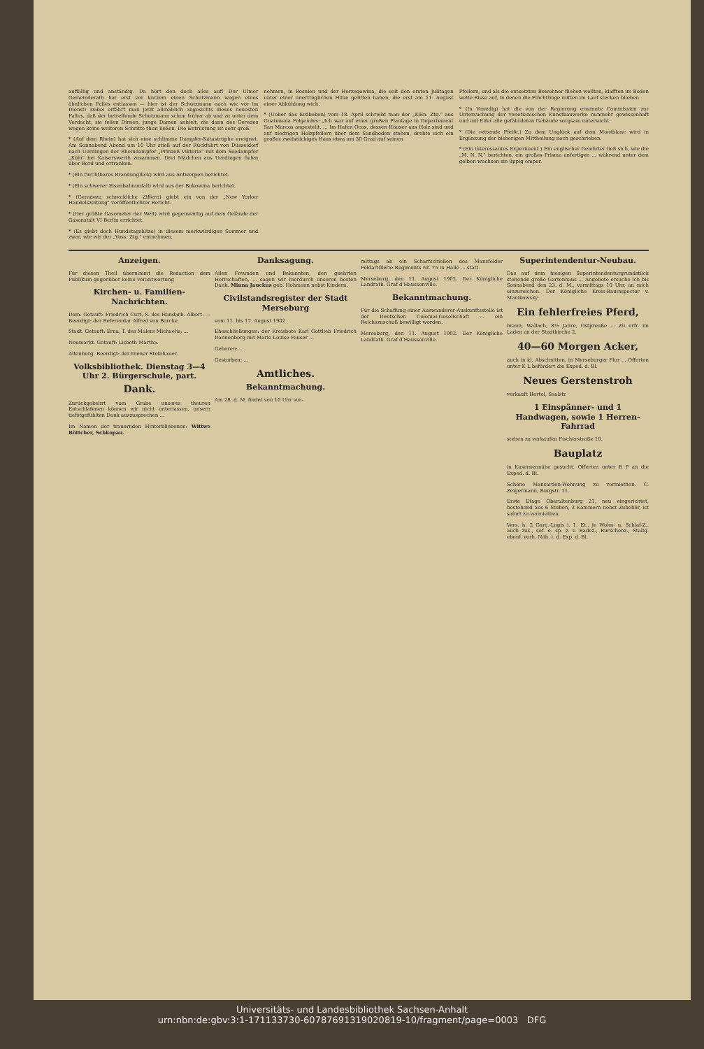auffällig und anständig. Da hört den doch alles auf! Der Ulmer Gemeinderath hat erst vor kurzem einen Schutzmann wegen eines ähnlichen Falles entlassen — hier ist der Schutzmann nach wie vor im Dienst! Dabei erfährt man jetzt allmählich angesichts dieses neuesten Falles, daß der betreffende Schutzmann schon früher ab und zu unter dem Verdacht, sie feilen Dirnen, junge Damen anhielt, die dann des Geredes wegen keine weiteren Schritte thun ließen. Die Entrüstung ist sehr groß.
* (Auf dem Rhein) hat sich eine schlimme Dampfer-Katastrophe ereignet. Am Sonnabend Abend um 10 Uhr stieß auf der Rückfahrt von Düsseldorf nach Uerdingen der Rheindampfer „Prinzeß Viktoria" mit dem Seedampfer „Köln" bei Kaiserswerth zusammen. Drei Mädchen aus Uerdingen fielen über Bord und ertranken.
* (Ein furchtbares Brandunglück) wird aus Antwerpen berichtet.
* (Ein schwerer Eisenbahnunfall) wird aus der Bukowina berichtet.
* (Geradezu schreckliche Ziffern) giebt ein von der „New Yorker Handelszeitung" veröffentlichter Bericht.
* (Der größte Gasometer der Welt) wird gegenwärtig auf dem Gelände der Gasanstalt VI Berlin errichtet.
* (Es giebt doch Hundstagshitze) in diesem merkwürdigen Sommer und zwar, wie wir der „Voss. Ztg." entnehmen,
nehmen, in Bosnien und der Herzegowina, die seit den ersten Julitagen unter einer unerträglichen Hitze gelitten haben, die erst am 11. August einer Abkühlung wich.
* (Ueber das Erdbeben) vom 18. April schreibt man der „Köln. Ztg." aus Guatemala Folgendes: „Ich war auf einer großen Plantage in Departement San Marcos angestellt. ... Im Hafen Ocos, dessen Häuser aus Holz sind und auf niedrigen Holzpfeilern über dem Sandboden stehen, drehte sich ein großes zweistöckiges Haus etwa um 30 Grad auf seinen
Pfeilern, und als die entsetzten Bewohner fliehen wollten, klafften im Boden weite Risse auf, in denen die Flüchtlinge mitten im Lauf stecken blieben.
* (In Venedig) hat die von der Regierung ernannte Commission zur Untersuchung der venetianischen Kunstbauwerke nunmehr gewissenhaft und mit Eifer alle gefährdeten Gebäude sorgsam untersucht.
* (Die rettende Pfeife.) Zu dem Unglück auf dem Montblanc wird in Ergänzung der bisherigen Mittheilung noch geschrieben.
* (Ein interessantes Experiment.) Ein englischer Gelehrter ließ sich, wie die „M. N. N." berichten, ein großes Prisma anfertigen ... während unter dem gelben wuchsen sie üppig empor.
Anzeigen.
Für diesen Theil übernimmt die Redaction dem Publikum gegenüber keine Verantwortung
Kirchen- u. Familien-Nachrichten.
Dom. Getauft: Friedrich Curt, S. des Handarb. Albert. — Beerdigt: der Referendar Alfred von Borcke.
Stadt. Getauft: Erna, T. des Malers Michaelis; ...
Neumarkt. Getauft: Lisbeth Martha.
Altenburg. Beerdigt: der Diener Steinhauer.
Volksbibliothek. Dienstag 3—4 Uhr 2. Bürgerschule, part.
Dank.
Zurückgekehrt vom Grabe unseres theuren Entschlafenen können wir nicht unterlassen, unsern tiefstgefühlten Dank auszusprechen ...
Im Namen der trauernden Hinterbliebenen: Wittwe Böttcher, Schkopau.
Danksagung.
Allen Freunden und Bekannten, den geehrten Herrschaften, ... sagen wir hierdurch unseren besten Dank. Minna Jauckus geb. Hohmann nebst Kindern.
Civilstandsregister der Stadt Merseburg
vom 11. bis 17. August 1902.
Eheschließungen: der Kreisbote Karl Gottlieb Friedrich Dannenberg mit Marie Louise Fauser ...
Geboren: ...
Gestorben: ...
Amtliches.
Bekanntmachung.
Am 28. d. M. findet von 10 Uhr vor-
mittags ab ein Scharfschießen des Mansfelder Feldartillerie-Regiments Nr. 75 in Halle ... statt.
Merseburg, den 11. August 1902. Der Königliche Landrath. Graf d'Haussonville.
Bekanntmachung.
Für die Schaffung einer Auswanderer-Auskunftsstelle ist der Deutschen Colonial-Gesellschaft ... ein Reichszuschuß bewilligt worden.
Merseburg, den 11. August 1902. Der Königliche Landrath. Graf d'Haussonville.
Superintendentur-Neubau.
Das auf dem hiesigen Superintendenturgrundstück stehende große Gartenhaus ... Angebote ersuche ich bis Sonnabend den 23. d. M., vormittags 10 Uhr, an mich einzureichen. Der Königliche Kreis-Bauinspector v. Manikowsky.
Ein fehlerfreies Pferd,
braun, Wallach, 8½ Jahre, Ostpreuße ... Zu erfr. im Laden an der Stadtkirche 2.
40—60 Morgen Acker,
auch in kl. Abschnitten, in Merseburger Flur ... Offerten unter K L befördert die Exped. d. Bl.
Neues Gerstenstroh
verkauft Hertel, Saalstr.
1 Einspänner- und 1 Handwagen, sowie 1 Herren-Fahrrad
stehen zu verkaufen Fischerstraße 10.
Bauplatz
in Kasernennähe gesucht. Offerten unter B P an die Exped. d. Bl.
Schöne Mansarden-Wohnung zu vermiethen. C. Zeigermann, Burgstr. 11.
Erste Etage Oberaltenburg 21, neu eingerichtet, bestehend aus 6 Stuben, 3 Kammern nebst Zubehör, ist sofort zu vermiethen.
Vers. h. 2 Garç.-Logis i. 1. Et., je Wohn- u. Schlaf-Z., auch zus., sof. o. sp. z. v. Badez., Burschenz., Stallg. ebenf. vorh. Näh. i. d. Exp. d. Bl.
Universitäts- und Landesbibliothek Sachsen-Anhalt
urn:nbn:de:gbv:3:1-171133730-6078769131902081​9-10/fragment/page=0003 DFG